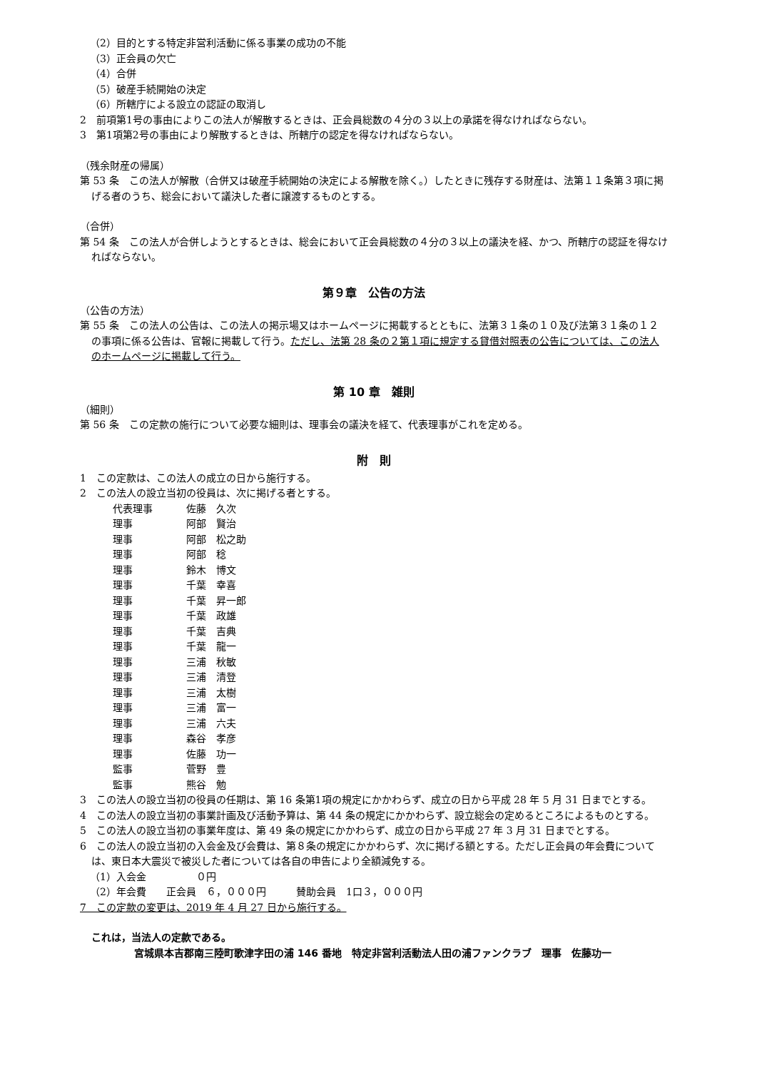（2）目的とする特定非営利活動に係る事業の成功の不能
（3）正会員の欠亡
（4）合併
（5）破産手続開始の決定
（6）所轄庁による設立の認証の取消し
2　前項第1号の事由によりこの法人が解散するときは、正会員総数の４分の３以上の承諾を得なければならない。
3　第1項第2号の事由により解散するときは、所轄庁の認定を得なければならない。
（残余財産の帰属）
第 53 条　この法人が解散（合併又は破産手続開始の決定による解散を除く。）したときに残存する財産は、法第１１条第３項に掲げる者のうち、総会において議決した者に譲渡するものとする。
（合併）
第 54 条　この法人が合併しようとするときは、総会において正会員総数の４分の３以上の議決を経、かつ、所轄庁の認証を得なければならない。
第９章　公告の方法
（公告の方法）
第 55 条　この法人の公告は、この法人の掲示場又はホームページに掲載するとともに、法第３１条の１０及び法第３１条の１２の事項に係る公告は、官報に掲載して行う。ただし、法第 28 条の２第１項に規定する貸借対照表の公告については、この法人のホームページに掲載して行う。
第 10 章　雑則
（細則）
第 56 条　この定款の施行について必要な細則は、理事会の議決を経て、代表理事がこれを定める。
附　則
1　この定款は、この法人の成立の日から施行する。
2　この法人の設立当初の役員は、次に掲げる者とする。
| 代表理事 | 佐藤 久次 |
| 理事 | 阿部 賢治 |
| 理事 | 阿部 松之助 |
| 理事 | 阿部 稔 |
| 理事 | 鈴木 博文 |
| 理事 | 千葉 幸喜 |
| 理事 | 千葉 昇一郎 |
| 理事 | 千葉 政雄 |
| 理事 | 千葉 吉典 |
| 理事 | 千葉 龍一 |
| 理事 | 三浦 秋敏 |
| 理事 | 三浦 清登 |
| 理事 | 三浦 太樹 |
| 理事 | 三浦 富一 |
| 理事 | 三浦 六夫 |
| 理事 | 森谷 孝彦 |
| 理事 | 佐藤 功一 |
| 監事 | 菅野 豊 |
| 監事 | 熊谷 勉 |
3　この法人の設立当初の役員の任期は、第 16 条第1項の規定にかかわらず、成立の日から平成 28 年 5 月 31 日までとする。
4　この法人の設立当初の事業計画及び活動予算は、第 44 条の規定にかかわらず、設立総会の定めるところによるものとする。
5　この法人の設立当初の事業年度は、第 49 条の規定にかかわらず、成立の日から平成 27 年 3 月 31 日までとする。
6　この法人の設立当初の入会金及び会費は、第８条の規定にかかわらず、次に掲げる額とする。ただし正会員の年会費については、東日本大震災で被災した者については各自の申告により全額減免する。
（1）入会金　　　　　０円
（2）年会費　　正会員　６，０００円　　　賛助会員　1口３，０００円
7　この定款の変更は、2019 年 4 月 27 日から施行する。
これは，当法人の定款である。
宮城県本吉郡南三陸町歌津字田の浦 146 番地　特定非営利活動法人田の浦ファンクラブ　理事　佐藤功一